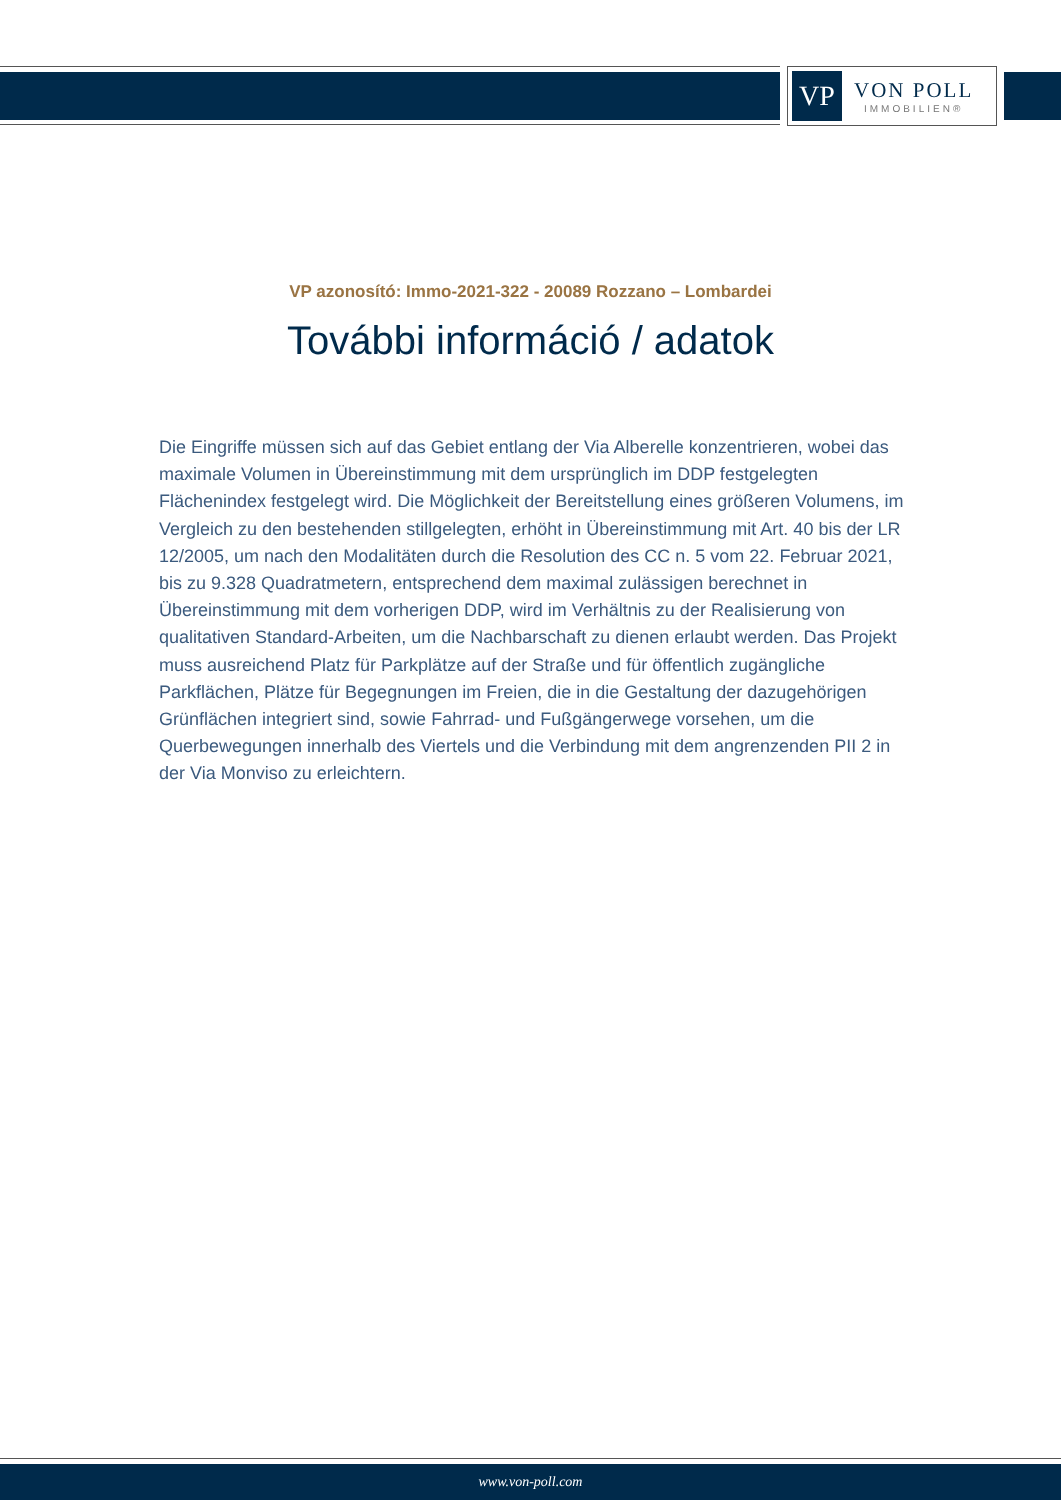VP
VON POLL
IMMOBILIEN®
VP azonosító: Immo-2021-322 - 20089 Rozzano – Lombardei
További információ / adatok
Die Eingriffe müssen sich auf das Gebiet entlang der Via Alberelle konzentrieren, wobei das maximale Volumen in Übereinstimmung mit dem ursprünglich im DDP festgelegten Flächenindex festgelegt wird. Die Möglichkeit der Bereitstellung eines größeren Volumens, im Vergleich zu den bestehenden stillgelegten, erhöht in Übereinstimmung mit Art. 40 bis der LR 12/2005, um nach den Modalitäten durch die Resolution des CC n. 5 vom 22. Februar 2021, bis zu 9.328 Quadratmetern, entsprechend dem maximal zulässigen berechnet in Übereinstimmung mit dem vorherigen DDP, wird im Verhältnis zu der Realisierung von qualitativen Standard-Arbeiten, um die Nachbarschaft zu dienen erlaubt werden. Das Projekt muss ausreichend Platz für Parkplätze auf der Straße und für öffentlich zugängliche Parkflächen, Plätze für Begegnungen im Freien, die in die Gestaltung der dazugehörigen Grünflächen integriert sind, sowie Fahrrad- und Fußgängerwege vorsehen, um die Querbewegungen innerhalb des Viertels und die Verbindung mit dem angrenzenden PII 2 in der Via Monviso zu erleichtern.
www.von-poll.com